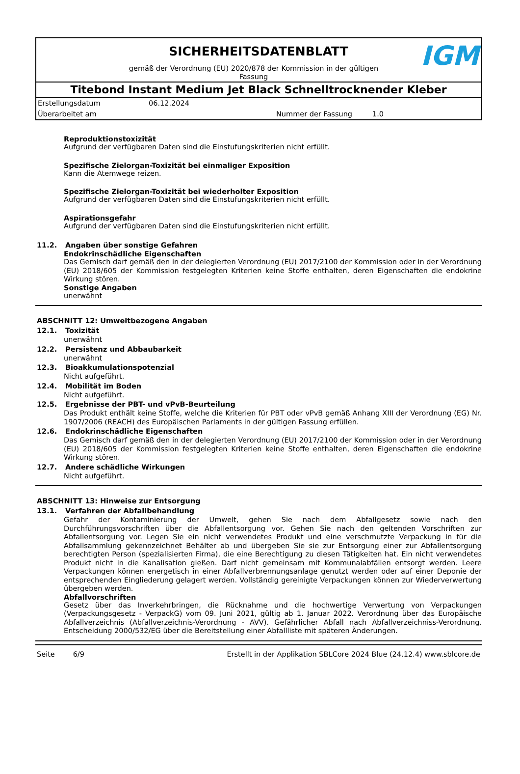SICHERHEITSDATENBLATT
gemäß der Verordnung (EU) 2020/878 der Kommission in der gültigen Fassung
IGM
Titebond Instant Medium Jet Black Schnelltrocknender Kleber
Erstellungsdatum 06.12.2024
Überarbeitet am Nummer der Fassung 1.0
Reproduktionstoxizität
Aufgrund der verfügbaren Daten sind die Einstufungskriterien nicht erfüllt.
Spezifische Zielorgan-Toxizität bei einmaliger Exposition
Kann die Atemwege reizen.
Spezifische Zielorgan-Toxizität bei wiederholter Exposition
Aufgrund der verfügbaren Daten sind die Einstufungskriterien nicht erfüllt.
Aspirationsgefahr
Aufgrund der verfügbaren Daten sind die Einstufungskriterien nicht erfüllt.
11.2. Angaben über sonstige Gefahren
Endokrinschädliche Eigenschaften
Das Gemisch darf gemäß den in der delegierten Verordnung (EU) 2017/2100 der Kommission oder in der Verordnung (EU) 2018/605 der Kommission festgelegten Kriterien keine Stoffe enthalten, deren Eigenschaften die endokrine Wirkung stören.
Sonstige Angaben
unerwähnt
ABSCHNITT 12: Umweltbezogene Angaben
12.1. Toxizität
unerwähnt
12.2. Persistenz und Abbaubarkeit
unerwähnt
12.3. Bioakkumulationspotenzial
Nicht aufgeführt.
12.4. Mobilität im Boden
Nicht aufgeführt.
12.5. Ergebnisse der PBT- und vPvB-Beurteilung
Das Produkt enthält keine Stoffe, welche die Kriterien für PBT oder vPvB gemäß Anhang XIII der Verordnung (EG) Nr. 1907/2006 (REACH) des Europäischen Parlaments in der gültigen Fassung erfüllen.
12.6. Endokrinschädliche Eigenschaften
Das Gemisch darf gemäß den in der delegierten Verordnung (EU) 2017/2100 der Kommission oder in der Verordnung (EU) 2018/605 der Kommission festgelegten Kriterien keine Stoffe enthalten, deren Eigenschaften die endokrine Wirkung stören.
12.7. Andere schädliche Wirkungen
Nicht aufgeführt.
ABSCHNITT 13: Hinweise zur Entsorgung
13.1. Verfahren der Abfallbehandlung
Gefahr der Kontaminierung der Umwelt, gehen Sie nach dem Abfallgesetz sowie nach den Durchführungsvorschriften über die Abfallentsorgung vor. Gehen Sie nach den geltenden Vorschriften zur Abfallentsorgung vor. Legen Sie ein nicht verwendetes Produkt und eine verschmutzte Verpackung in für die Abfallsammlung gekennzeichnet Behälter ab und übergeben Sie sie zur Entsorgung einer zur Abfallentsorgung berechtigten Person (spezialisierten Firma), die eine Berechtigung zu diesen Tätigkeiten hat. Ein nicht verwendetes Produkt nicht in die Kanalisation gießen. Darf nicht gemeinsam mit Kommunalabfällen entsorgt werden. Leere Verpackungen können energetisch in einer Abfallverbrennungsanlage genutzt werden oder auf einer Deponie der entsprechenden Eingliederung gelagert werden. Vollständig gereinigte Verpackungen können zur Wiederverwertung übergeben werden.
Abfallvorschriften
Gesetz über das Inverkehrbringen, die Rücknahme und die hochwertige Verwertung von Verpackungen (Verpackungsgesetz - VerpackG) vom 09. Juni 2021, gültig ab 1. Januar 2022. Verordnung über das Europäische Abfallverzeichnis (Abfallverzeichnis-Verordnung - AVV). Gefährlicher Abfall nach Abfallverzeichniss-Verordnung. Entscheidung 2000/532/EG über die Bereitstellung einer Abfallliste mit späteren Änderungen.
Seite 6/9 Erstellt in der Applikation SBLCore 2024 Blue (24.12.4) www.sblcore.de